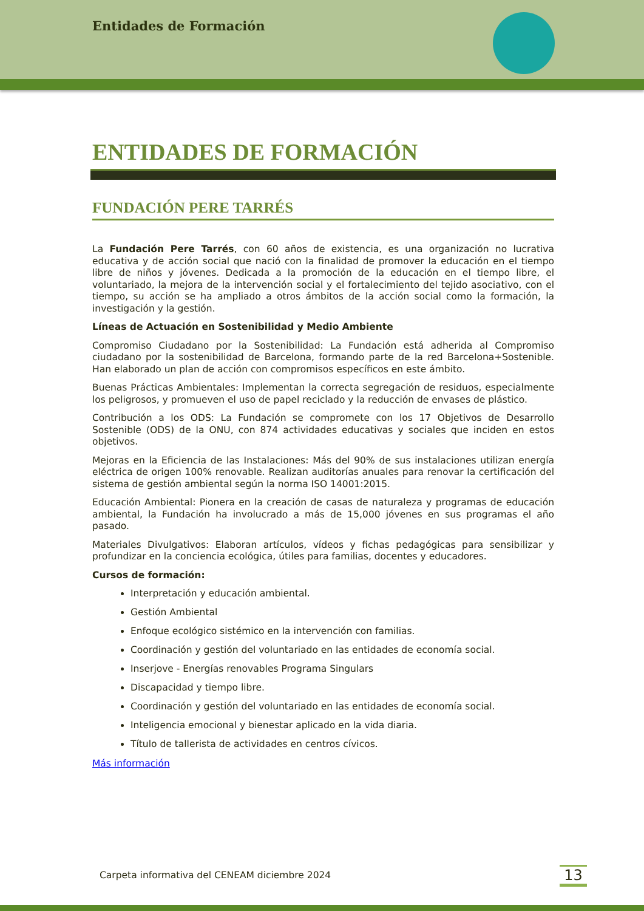Entidades de Formación
ENTIDADES DE FORMACIÓN
FUNDACIÓN PERE TARRÉS
La Fundación Pere Tarrés, con 60 años de existencia, es una organización no lucrativa educativa y de acción social que nació con la finalidad de promover la educación en el tiempo libre de niños y jóvenes. Dedicada a la promoción de la educación en el tiempo libre, el voluntariado, la mejora de la intervención social y el fortalecimiento del tejido asociativo, con el tiempo, su acción se ha ampliado a otros ámbitos de la acción social como la formación, la investigación y la gestión.
Líneas de Actuación en Sostenibilidad y Medio Ambiente
Compromiso Ciudadano por la Sostenibilidad: La Fundación está adherida al Compromiso ciudadano por la sostenibilidad de Barcelona, formando parte de la red Barcelona+Sostenible. Han elaborado un plan de acción con compromisos específicos en este ámbito.
Buenas Prácticas Ambientales: Implementan la correcta segregación de residuos, especialmente los peligrosos, y promueven el uso de papel reciclado y la reducción de envases de plástico.
Contribución a los ODS: La Fundación se compromete con los 17 Objetivos de Desarrollo Sostenible (ODS) de la ONU, con 874 actividades educativas y sociales que inciden en estos objetivos.
Mejoras en la Eficiencia de las Instalaciones: Más del 90% de sus instalaciones utilizan energía eléctrica de origen 100% renovable. Realizan auditorías anuales para renovar la certificación del sistema de gestión ambiental según la norma ISO 14001:2015.
Educación Ambiental: Pionera en la creación de casas de naturaleza y programas de educación ambiental, la Fundación ha involucrado a más de 15,000 jóvenes en sus programas el año pasado.
Materiales Divulgativos: Elaboran artículos, vídeos y fichas pedagógicas para sensibilizar y profundizar en la conciencia ecológica, útiles para familias, docentes y educadores.
Cursos de formación:
Interpretación y educación ambiental.
Gestión Ambiental
Enfoque ecológico sistémico en la intervención con familias.
Coordinación y gestión del voluntariado en las entidades de economía social.
Inserjove - Energías renovables Programa Singulars
Discapacidad y tiempo libre.
Coordinación y gestión del voluntariado en las entidades de economía social.
Inteligencia emocional y bienestar aplicado en la vida diaria.
Título de tallerista de actividades en centros cívicos.
Más información
Carpeta informativa del CENEAM diciembre 2024
13